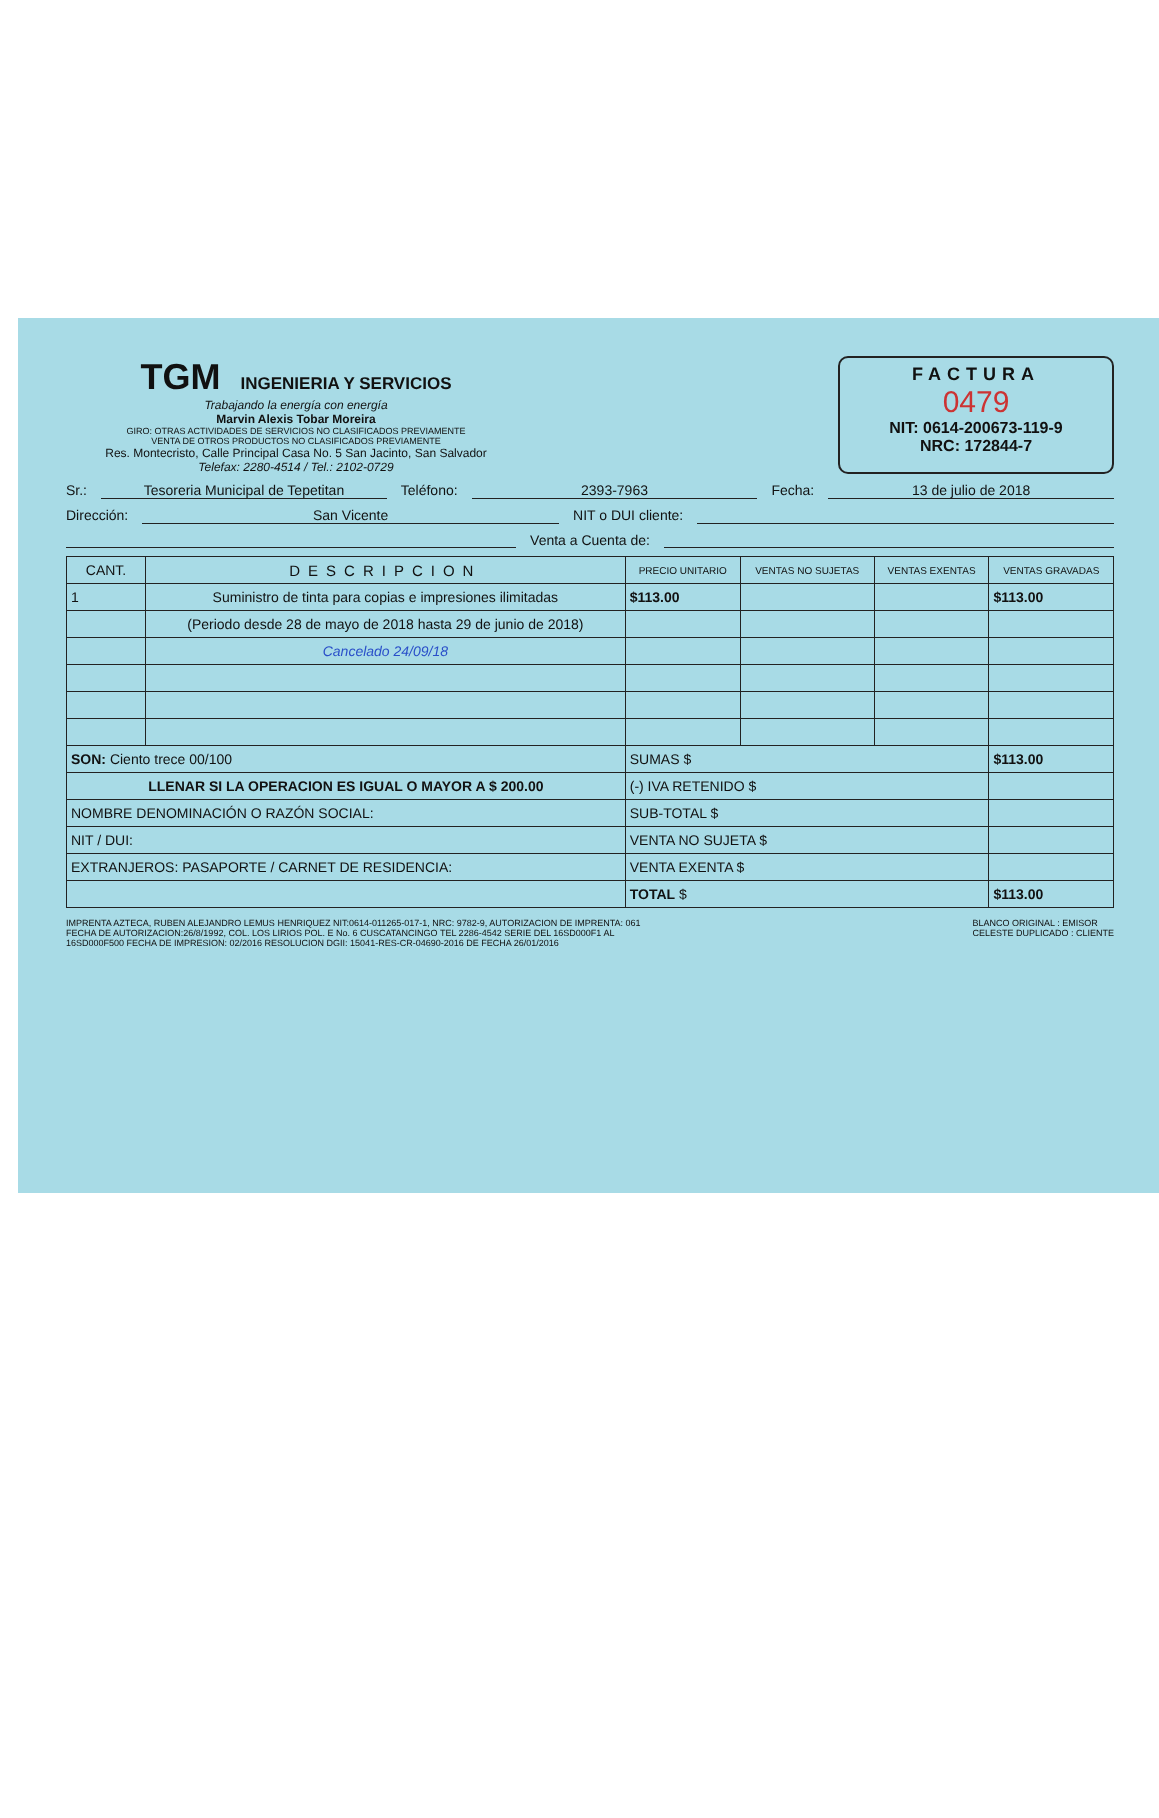TGM INGENIERIA Y SERVICIOS
Trabajando la energía con energía
Marvin Alexis Tobar Moreira
GIRO: OTRAS ACTIVIDADES DE SERVICIOS NO CLASIFICADOS PREVIAMENTE
VENTA DE OTROS PRODUCTOS NO CLASIFICADOS PREVIAMENTE
Res. Montecristo, Calle Principal Casa No. 5 San Jacinto, San Salvador
Telefax: 2280-4514 / Tel.: 2102-0729
FACTURA
0479
NIT: 0614-200673-119-9
NRC: 172844-7
Sr.: Tesoreria Municipal de Tepetitan Teléfono: 2393-7963 Fecha: 13 de julio de 2018
Dirección: San Vicente NIT o DUI cliente:
Venta a Cuenta de:
| CANT. | DESCRIPCION | PRECIO UNITARIO | VENTAS NO SUJETAS | VENTAS EXENTAS | VENTAS GRAVADAS |
| --- | --- | --- | --- | --- | --- |
| 1 | Suministro de tinta para copias e impresiones ilimitadas | $113.00 | | | $113.00 |
| | (Periodo desde 28 de mayo de 2018 hasta 29 de junio de 2018) | | | | |
| | Cancelado 24/09/18 | | | | |
| SON: Ciento trece 00/100 | | SUMAS $ | | | $113.00 |
| LLENAR SI LA OPERACION ES IGUAL O MAYOR A $ 200.00 | | (-) IVA RETENIDO $ | | | |
| NOMBRE DENOMINACIÓN O RAZÓN SOCIAL: | | SUB-TOTAL $ | | | |
| NIT / DUI: | | VENTA NO SUJETA $ | | | |
| EXTRANJEROS: PASAPORTE / CARNET DE RESIDENCIA: | | VENTA EXENTA $ | | | |
| | | TOTAL $ | | | $113.00 |
IMPRENTA AZTECA, RUBEN ALEJANDRO LEMUS HENRIQUEZ NIT:0614-011265-017-1, NRC: 9782-9, AUTORIZACION DE IMPRENTA: 061
FECHA DE AUTORIZACION:26/8/1992, COL. LOS LIRIOS POL. E No. 6 CUSCATANCINGO TEL 2286-4542 SERIE DEL 16SD000F1 AL
16SD000F500 FECHA DE IMPRESION: 02/2016 RESOLUCION DGII: 15041-RES-CR-04690-2016 DE FECHA 26/01/2016
BLANCO ORIGINAL : EMISOR
CELESTE DUPLICADO : CLIENTE